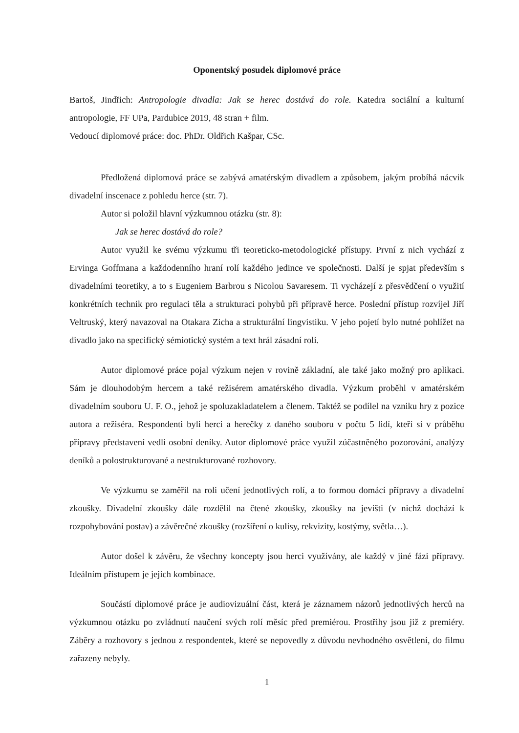Oponentský posudek diplomové práce
Bartoš, Jindřich: Antropologie divadla: Jak se herec dostává do role. Katedra sociální a kulturní antropologie, FF UPa, Pardubice 2019, 48 stran + film.
Vedoucí diplomové práce: doc. PhDr. Oldřich Kašpar, CSc.
Předložená diplomová práce se zabývá amatérským divadlem a způsobem, jakým probíhá nácvik divadelní inscenace z pohledu herce (str. 7).
Autor si položil hlavní výzkumnou otázku (str. 8):
Jak se herec dostává do role?
Autor využil ke svému výzkumu tři teoreticko-metodologické přístupy. První z nich vychází z Ervinga Goffmana a každodenního hraní rolí každého jedince ve společnosti. Další je spjat především s divadelními teoretiky, a to s Eugeniem Barbrou s Nicolou Savaresem. Ti vycházejí z přesvědčení o využití konkrétních technik pro regulaci těla a strukturaci pohybů při přípravě herce. Poslední přístup rozvíjel Jiří Veltruský, který navazoval na Otakara Zicha a strukturální lingvistiku. V jeho pojetí bylo nutné pohlížet na divadlo jako na specifický sémiotický systém a text hrál zásadní roli.
Autor diplomové práce pojal výzkum nejen v rovině základní, ale také jako možný pro aplikaci. Sám je dlouhodobým hercem a také režisérem amatérského divadla. Výzkum proběhl v amatérském divadelním souboru U. F. O., jehož je spoluzakladatelem a členem. Taktéž se podílel na vzniku hry z pozice autora a režiséra. Respondenti byli herci a herečky z daného souboru v počtu 5 lidí, kteří si v průběhu přípravy představení vedli osobní deníky. Autor diplomové práce využil zúčastněného pozorování, analýzy deníků a polostrukturované a nestrukturované rozhovory.
Ve výzkumu se zaměřil na roli učení jednotlivých rolí, a to formou domácí přípravy a divadelní zkoušky. Divadelní zkoušky dále rozdělil na čtené zkoušky, zkoušky na jevišti (v nichž dochází k rozpohybování postav) a závěrečné zkoušky (rozšíření o kulisy, rekvizity, kostýmy, světla…).
Autor došel k závěru, že všechny koncepty jsou herci využívány, ale každý v jiné fázi přípravy. Ideálním přístupem je jejich kombinace.
Součástí diplomové práce je audiovizuální část, která je záznamem názorů jednotlivých herců na výzkumnou otázku po zvládnutí naučení svých rolí měsíc před premiérou. Prostřihy jsou již z premiéry. Záběry a rozhovory s jednou z respondentek, které se nepovedly z důvodu nevhodného osvětlení, do filmu zařazeny nebyly.
1